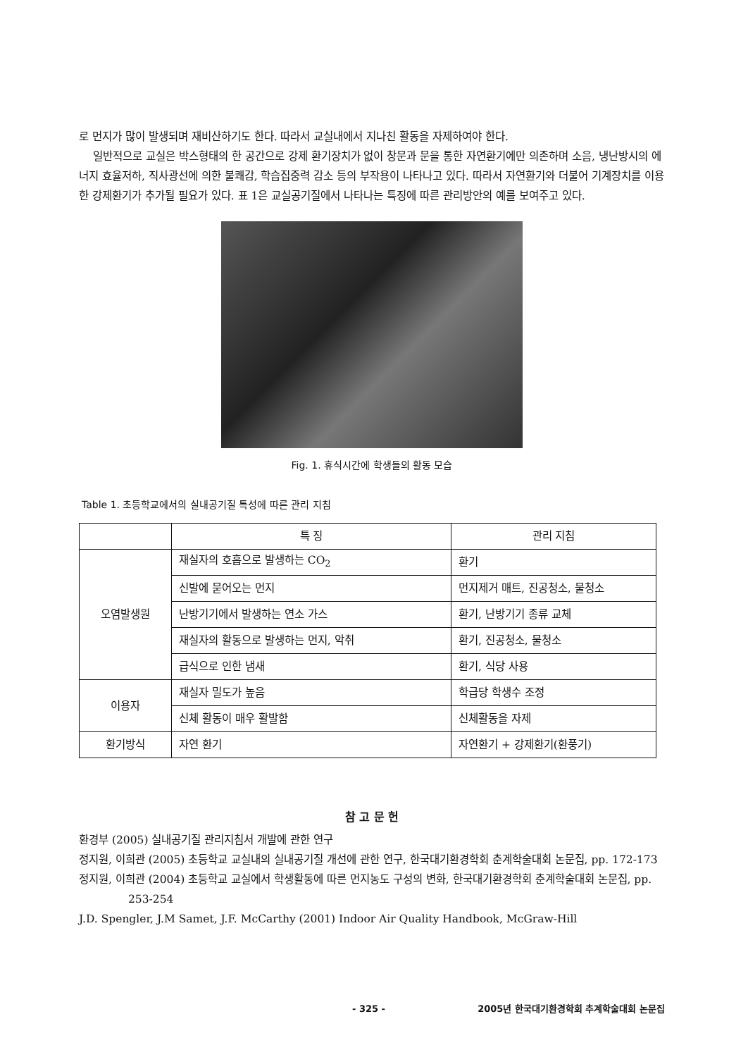로 먼지가 많이 발생되며 재비산하기도 한다. 따라서 교실내에서 지나친 활동을 자제하여야 한다.
일반적으로 교실은 박스형태의 한 공간으로 강제 환기장치가 없이 창문과 문을 통한 자연환기에만 의존하며 소음, 냉난방시의 에너지 효율저하, 직사광선에 의한 불쾌감, 학습집중력 감소 등의 부작용이 나타나고 있다. 따라서 자연환기와 더불어 기계장치를 이용한 강제환기가 추가될 필요가 있다. 표 1은 교실공기질에서 나타나는 특징에 따른 관리방안의 예를 보여주고 있다.
Fig. 1. 휴식시간에 학생들의 활동 모습
Table 1. 초등학교에서의 실내공기질 특성에 따른 관리 지침
| | 특 징 | 관리 지침 |
| --- | --- | --- |
| 오염발생원 | 재실자의 호흡으로 발생하는 CO<sub>2</sub> | 환기 |
| | 신발에 묻어오는 먼지 | 먼지제거 매트, 진공청소, 물청소 |
| | 난방기기에서 발생하는 연소 가스 | 환기, 난방기기 종류 교체 |
| | 재실자의 활동으로 발생하는 먼지, 악취 | 환기, 진공청소, 물청소 |
| | 급식으로 인한 냄새 | 환기, 식당 사용 |
| 이용자 | 재실자 밀도가 높음 | 학급당 학생수 조정 |
| | 신체 활동이 매우 활발함 | 신체활동을 자제 |
| 환기방식 | 자연 환기 | 자연환기 + 강제환기(환풍기) |
참 고 문 헌
환경부 (2005) 실내공기질 관리지침서 개발에 관한 연구
정지원, 이희관 (2005) 초등학교 교실내의 실내공기질 개선에 관한 연구, 한국대기환경학회 춘계학술대회 논문집, pp. 172-173
정지원, 이희관 (2004) 초등학교 교실에서 학생활동에 따른 먼지농도 구성의 변화, 한국대기환경학회 춘계학술대회 논문집, pp. 253-254
J.D. Spengler, J.M Samet, J.F. McCarthy (2001) Indoor Air Quality Handbook, McGraw-Hill
- 325 - 2005년 한국대기환경학회 추계학술대회 논문집